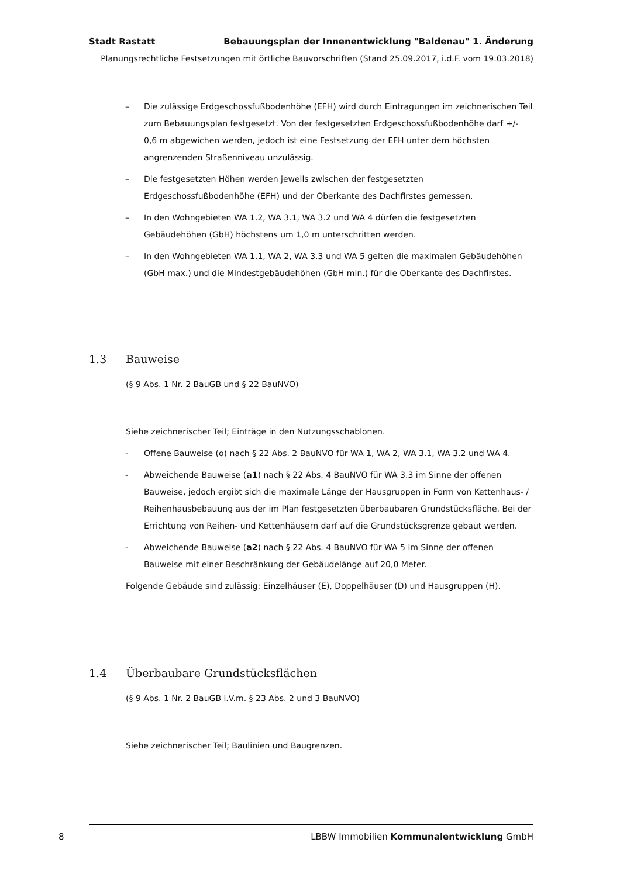Stadt Rastatt Bebauungsplan der Innenentwicklung "Baldenau" 1. Änderung
Planungsrechtliche Festsetzungen mit örtliche Bauvorschriften (Stand 25.09.2017, i.d.F. vom 19.03.2018)
– Die zulässige Erdgeschossfußbodenhöhe (EFH) wird durch Eintragungen im zeichnerischen Teil zum Bebauungsplan festgesetzt. Von der festgesetzten Erdgeschossfußbodenhöhe darf +/- 0,6 m abgewichen werden, jedoch ist eine Festsetzung der EFH unter dem höchsten angrenzenden Straßenniveau unzulässig.
– Die festgesetzten Höhen werden jeweils zwischen der festgesetzten Erdgeschossfußbodenhöhe (EFH) und der Oberkante des Dachfirstes gemessen.
– In den Wohngebieten WA 1.2, WA 3.1, WA 3.2 und WA 4 dürfen die festgesetzten Gebäudehöhen (GbH) höchstens um 1,0 m unterschritten werden.
– In den Wohngebieten WA 1.1, WA 2, WA 3.3 und WA 5 gelten die maximalen Gebäudehöhen (GbH max.) und die Mindestgebäudehöhen (GbH min.) für die Oberkante des Dachfirstes.
1.3 Bauweise
(§ 9 Abs. 1 Nr. 2 BauGB und § 22 BauNVO)
Siehe zeichnerischer Teil; Einträge in den Nutzungsschablonen.
- Offene Bauweise (o) nach § 22 Abs. 2 BauNVO für WA 1, WA 2, WA 3.1, WA 3.2 und WA 4.
- Abweichende Bauweise (a1) nach § 22 Abs. 4 BauNVO für WA 3.3 im Sinne der offenen Bauweise, jedoch ergibt sich die maximale Länge der Hausgruppen in Form von Kettenhaus- / Reihenhausbebauung aus der im Plan festgesetzten überbaubaren Grundstücksfläche. Bei der Errichtung von Reihen- und Kettenhäusern darf auf die Grundstücksgrenze gebaut werden.
- Abweichende Bauweise (a2) nach § 22 Abs. 4 BauNVO für WA 5 im Sinne der offenen Bauweise mit einer Beschränkung der Gebäudelänge auf 20,0 Meter.
Folgende Gebäude sind zulässig: Einzelhäuser (E), Doppelhäuser (D) und Hausgruppen (H).
1.4 Überbaubare Grundstücksflächen
(§ 9 Abs. 1 Nr. 2 BauGB i.V.m. § 23 Abs. 2 und 3 BauNVO)
Siehe zeichnerischer Teil; Baulinien und Baugrenzen.
8 LBBW Immobilien Kommunalentwicklung GmbH